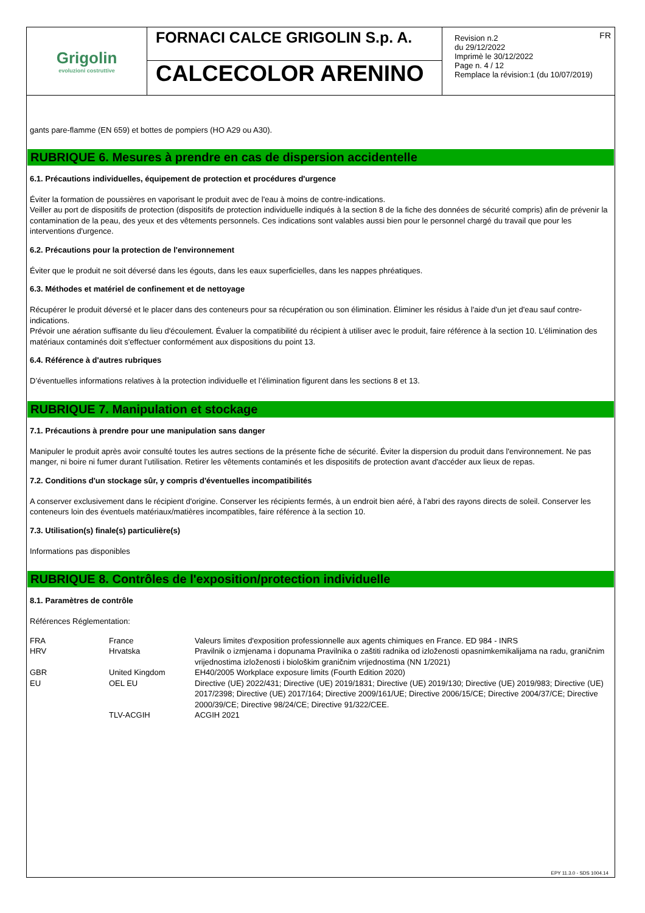Grigolin
evoluzioni costruttive
FORNACI CALCE GRIGOLIN S.p. A.
CALCECOLOR ARENINO
FR Revision n.2
du 29/12/2022
Imprimè le 30/12/2022
Page n. 4 / 12
Remplace la révision:1 (du 10/07/2019)
gants pare-flamme (EN 659) et bottes de pompiers (HO A29 ou A30).
RUBRIQUE 6. Mesures à prendre en cas de dispersion accidentelle
6.1. Précautions individuelles, équipement de protection et procédures d'urgence
Éviter la formation de poussières en vaporisant le produit avec de l'eau à moins de contre-indications.
Veiller au port de dispositifs de protection (dispositifs de protection individuelle indiqués à la section 8 de la fiche des données de sécurité compris) afin de prévenir la contamination de la peau, des yeux et des vêtements personnels. Ces indications sont valables aussi bien pour le personnel chargé du travail que pour les interventions d'urgence.
6.2. Précautions pour la protection de l'environnement
Éviter que le produit ne soit déversé dans les égouts, dans les eaux superficielles, dans les nappes phréatiques.
6.3. Méthodes et matériel de confinement et de nettoyage
Récupérer le produit déversé et le placer dans des conteneurs pour sa récupération ou son élimination. Éliminer les résidus à l'aide d'un jet d'eau sauf contre-indications.
Prévoir une aération suffisante du lieu d'écoulement. Évaluer la compatibilité du récipient à utiliser avec le produit, faire référence à la section 10. L'élimination des matériaux contaminés doit s'effectuer conformément aux dispositions du point 13.
6.4. Référence à d'autres rubriques
D’éventuelles informations relatives à la protection individuelle et l’élimination figurent dans les sections 8 et 13.
RUBRIQUE 7. Manipulation et stockage
7.1. Précautions à prendre pour une manipulation sans danger
Manipuler le produit après avoir consulté toutes les autres sections de la présente fiche de sécurité. Éviter la dispersion du produit dans l'environnement. Ne pas manger, ni boire ni fumer durant l’utilisation. Retirer les vêtements contaminés et les dispositifs de protection avant d'accéder aux lieux de repas.
7.2. Conditions d'un stockage sûr, y compris d'éventuelles incompatibilités
A conserver exclusivement dans le récipient d'origine. Conserver les récipients fermés, à un endroit bien aéré, à l'abri des rayons directs de soleil. Conserver les conteneurs loin des éventuels matériaux/matières incompatibles, faire référence à la section 10.
7.3. Utilisation(s) finale(s) particulière(s)
Informations pas disponibles
RUBRIQUE 8. Contrôles de l'exposition/protection individuelle
8.1. Paramètres de contrôle
Références Réglementation:
| FRA | France | Valeurs limites d'exposition professionnelle aux agents chimiques en France. ED 984 - INRS |
| HRV | Hrvatska | Pravilnik o izmjenama i dopunama Pravilnika o zaštiti radnika od izloženosti opasnimkemikalijama na radu, graničnim vrijednostima izloženosti i biološkim graničnim vrijednostima (NN 1/2021) |
| GBR | United Kingdom | EH40/2005 Workplace exposure limits (Fourth Edition 2020) |
| EU | OEL EU | Directive (UE) 2022/431; Directive (UE) 2019/1831; Directive (UE) 2019/130; Directive (UE) 2019/983; Directive (UE) 2017/2398; Directive (UE) 2017/164; Directive 2009/161/UE; Directive 2006/15/CE; Directive 2004/37/CE; Directive 2000/39/CE; Directive 98/24/CE; Directive 91/322/CEE. |
| | TLV-ACGIH | ACGIH 2021 |
EPY 11.3.0 - SDS 1004.14